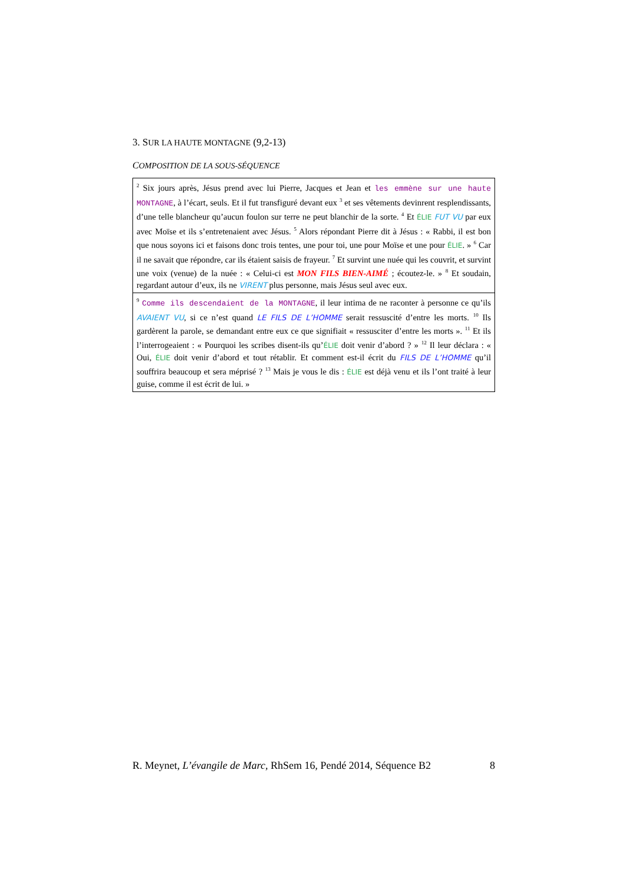3. SUR LA HAUTE MONTAGNE (9,2-13)
COMPOSITION DE LA SOUS-SÉQUENCE
| <sup>2</sup> Six jours après, Jésus prend avec lui Pierre, Jacques et Jean et les emmène sur une haute MONTAGNE , à l’écart, seuls. Et il fut transfiguré devant eux <sup>3</sup> et ses vêtements devinrent resplendissants, d’une telle blancheur qu’aucun foulon sur terre ne peut blanchir de la sorte. <sup>4</sup> Et ÉLIE FUT VU par eux avec Moïse et ils s’entretenaient avec Jésus. <sup>5</sup> Alors répondant Pierre dit à Jésus : « Rabbi, il est bon que nous soyons ici et faisons donc trois tentes, une pour toi, une pour Moïse et une pour ÉLIE . » <sup>6</sup> Car il ne savait que répondre, car ils étaient saisis de frayeur. <sup>7</sup> Et survint une nuée qui les couvrit, et survint une voix (venue) de la nuée : « Celui-ci est MON FILS BIEN-AIMÉ ; écoutez-le. » <sup>8</sup> Et soudain, regardant autour d’eux, ils ne VIRENT plus personne, mais Jésus seul avec eux. |
| <sup>9</sup> Comme ils descendaient de la MONTAGNE , il leur intima de ne raconter à personne ce qu’ils AVAIENT VU , si ce n’est quand LE FILS DE L’HOMME serait ressuscité d’entre les morts. <sup>10</sup> Ils gardèrent la parole, se demandant entre eux ce que signifiait « ressusciter d’entre les morts ». <sup>11</sup> Et ils l’interrogeaient : « Pourquoi les scribes disent-ils qu’ ÉLIE doit venir d’abord ? » <sup>12</sup> Il leur déclara : « Oui, ÉLIE doit venir d’abord et tout rétablir. Et comment est-il écrit du FILS DE L’HOMME qu’il souffrira beaucoup et sera méprisé ? <sup>13</sup> Mais je vous le dis : ÉLIE est déjà venu et ils l’ont traité à leur guise, comme il est écrit de lui. » |
R. Meynet, L’évangile de Marc, RhSem 16, Pendé 2014, Séquence B2 8